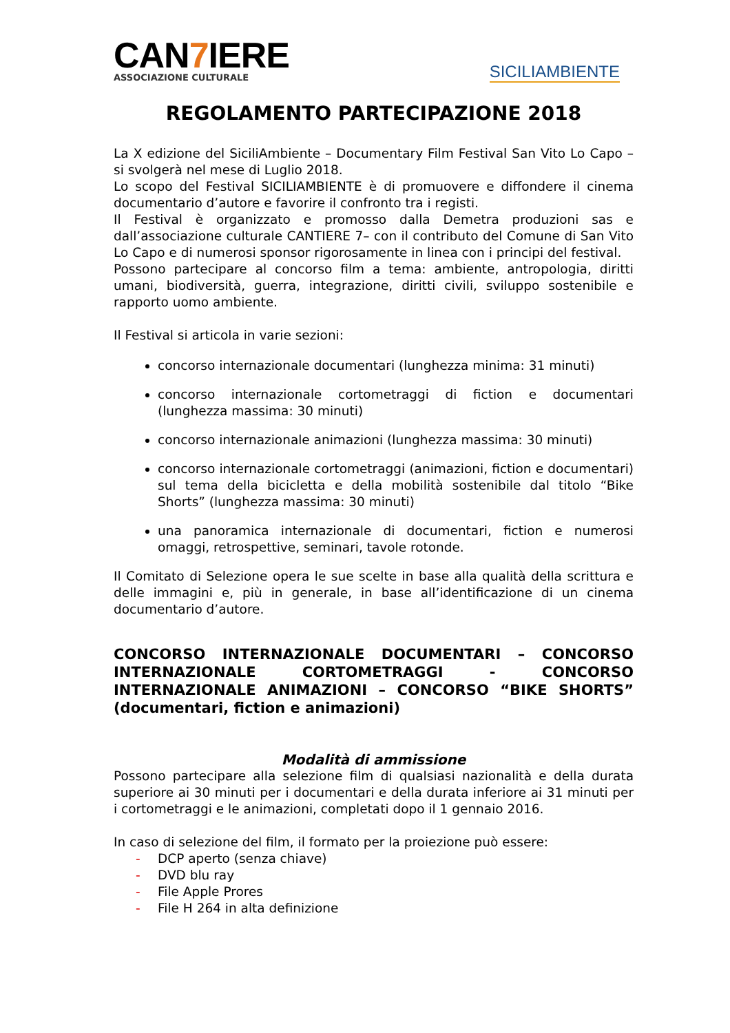CAN7 IERE
ASSOCIAZIONE CULTURALE
SICILIAMBIENTE
REGOLAMENTO PARTECIPAZIONE 2018
La X edizione del SiciliAmbiente – Documentary Film Festival San Vito Lo Capo – si svolgerà nel mese di Luglio 2018.
Lo scopo del Festival SICILIAMBIENTE è di promuovere e diffondere il cinema documentario d’autore e favorire il confronto tra i registi.
Il Festival è organizzato e promosso dalla Demetra produzioni sas e dall’associazione culturale CANTIERE 7– con il contributo del Comune di San Vito Lo Capo e di numerosi sponsor rigorosamente in linea con i principi del festival.
Possono partecipare al concorso film a tema: ambiente, antropologia, diritti umani, biodiversità, guerra, integrazione, diritti civili, sviluppo sostenibile e rapporto uomo ambiente.
Il Festival si articola in varie sezioni:
concorso internazionale documentari (lunghezza minima: 31 minuti)
concorso internazionale cortometraggi di fiction e documentari (lunghezza massima: 30 minuti)
concorso internazionale animazioni (lunghezza massima: 30 minuti)
concorso internazionale cortometraggi (animazioni, fiction e documentari) sul tema della bicicletta e della mobilità sostenibile dal titolo “Bike Shorts” (lunghezza massima: 30 minuti)
una panoramica internazionale di documentari, fiction e numerosi omaggi, retrospettive, seminari, tavole rotonde.
Il Comitato di Selezione opera le sue scelte in base alla qualità della scrittura e delle immagini e, più in generale, in base all’identificazione di un cinema documentario d’autore.
CONCORSO INTERNAZIONALE DOCUMENTARI – CONCORSO INTERNAZIONALE CORTOMETRAGGI - CONCORSO INTERNAZIONALE ANIMAZIONI – CONCORSO “BIKE SHORTS” (documentari, fiction e animazioni)
Modalità di ammissione
Possono partecipare alla selezione film di qualsiasi nazionalità e della durata superiore ai 30 minuti per i documentari e della durata inferiore ai 31 minuti per i cortometraggi e le animazioni, completati dopo il 1 gennaio 2016.
In caso di selezione del film, il formato per la proiezione può essere:
- DCP aperto (senza chiave)
- DVD blu ray
- File Apple Prores
- File H 264 in alta definizione